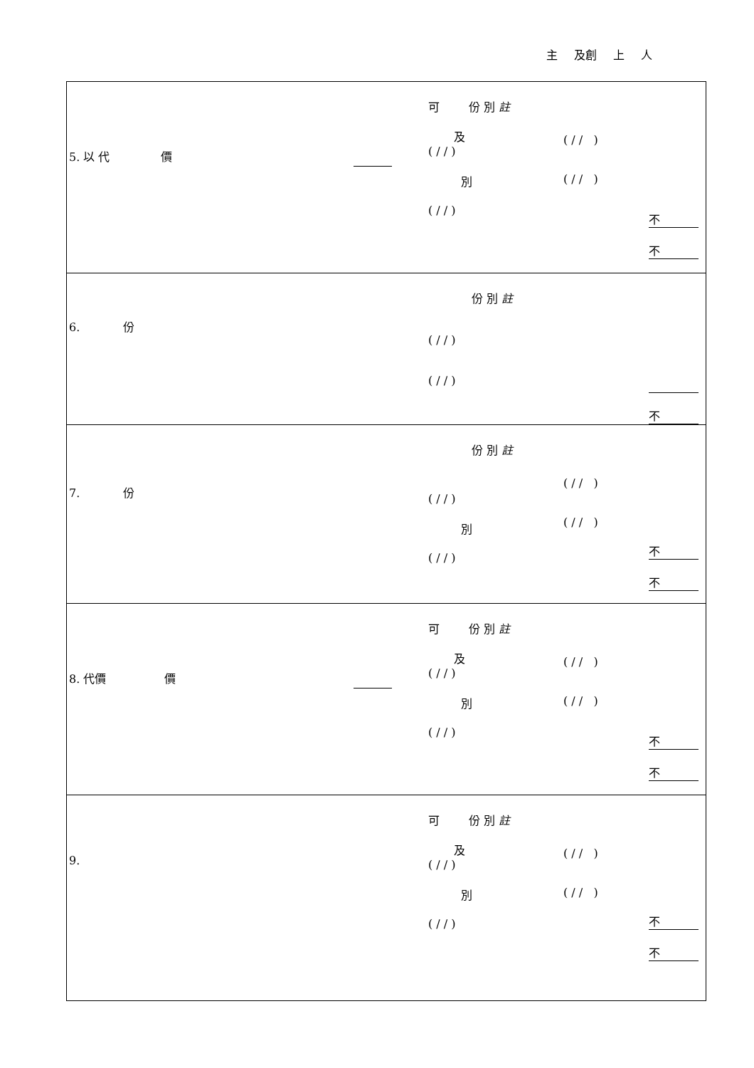主 及創 上 人
| 5. 以 代 價 可 份 別 註 及 ( / / ) 別 ( / / ) ( / / ) ( / / ) 不 不 |
| 6. 份 份 別 註 ( / / ) ( / / ) 不 |
| 7. 份 份 別 註 ( / / ) 別 ( / / ) ( / / ) ( / / ) 不 不 |
| 8. 代價 價 可 份 別 註 及 ( / / ) 別 ( / / ) ( / / ) ( / / ) 不 不 |
| 9. 可 份 別 註 及 ( / / ) 別 ( / / ) ( / / ) ( / / ) 不 不 |